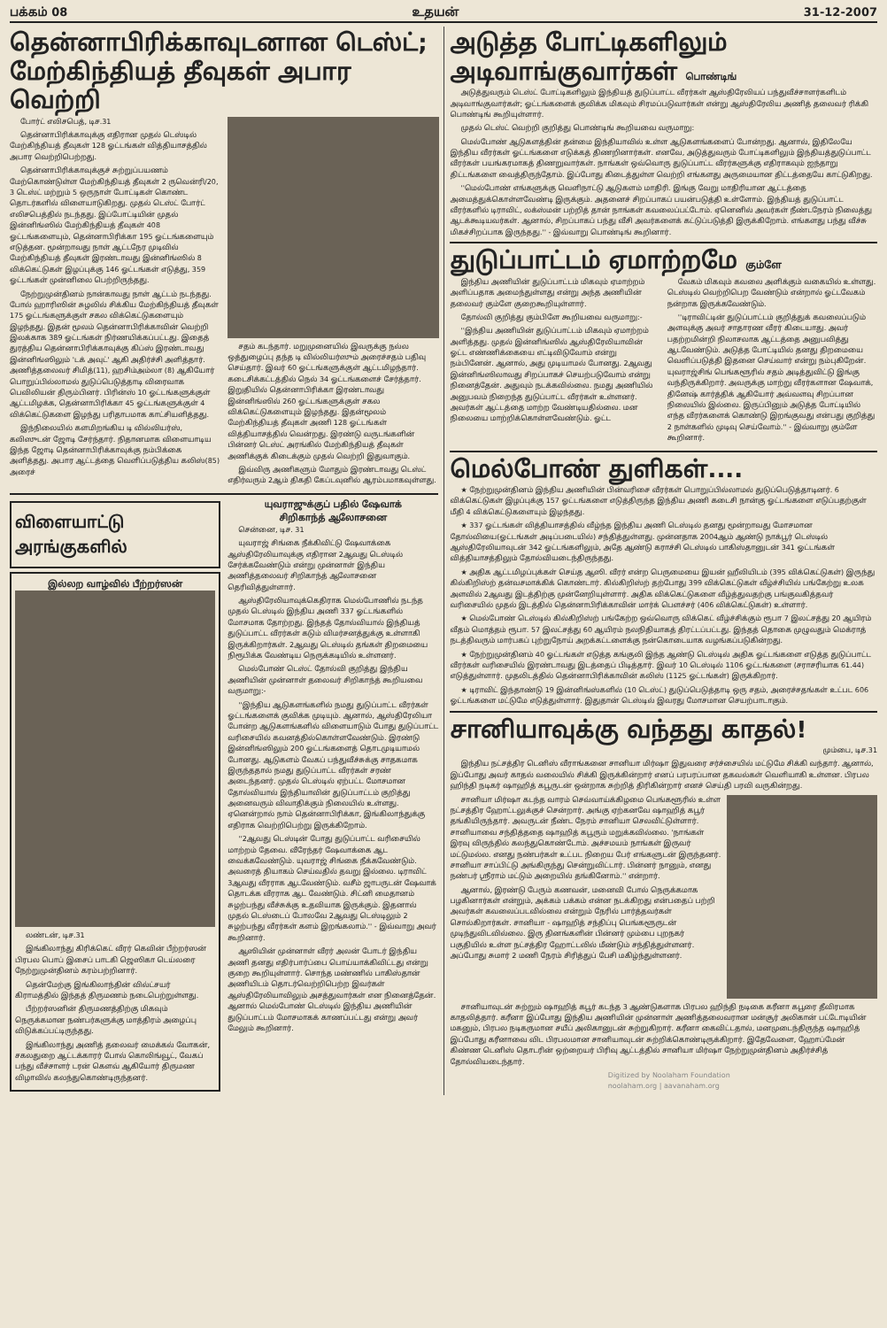பக்கம் 08 உதயன் 31-12-2007
தென்னாபிரிக்காவுடனான டெஸ்ட்; மேற்கிந்தியத் தீவுகள் அபார வெற்றி
போர்ட் எலிசபெத், டிச.31
தென்னாபிரிக்காவுக்கு எதிரான முதல் டெஸ்டில் மேற்கிந்தியத் தீவுகள் 128 ஓட்டங்கள் வித்தியாசத்தில் அபார வெற்றிபெற்றது.
தென்னாபிரிக்காவுக்குச் சுற்றுப்பயணம் மேற்கொண்டுள்ள மேற்கிந்தியத் தீவுகள் 2 ருவென்ரி/20, 3 டெஸ்ட் மற்றும் 5 ஒருநாள் போட்டிகள் கொண்ட தொடர்களில் விளையாடுகிறது. முதல் டெஸ்ட் போர்ட் எலிசபெத்தில் நடந்தது. இப்போட்டியின் முதல் இன்னிங்ஸில் மேற்கிந்தியத் தீவுகள் 408 ஓட்டங்களையும், தென்னாபிரிக்கா 195 ஓட்டங்களையும் எடுத்தன. மூன்றாவது நாள் ஆட்டநேர முடிவில் மேற்கிந்தியத் தீவுகள் இரண்டாவது இன்னிங்ஸில் 8 விக்கெட்டுகள் இழப்புக்கு 146 ஓட்டங்கள் எடுத்து, 359 ஓட்டங்கள் முன்னிலை பெற்றிருந்தது.
நேற்றுமுன்தினம் நான்காவது நாள் ஆட்டம் நடந்தது. போல் ஹாரிஸின் சுழலில் சிக்கிய மேற்கிந்தியத் தீவுகள் 175 ஓட்டங்களுக்குள் சகல விக்கெட்டுகளையும் இழந்தது. இதன் மூலம் தென்னாபிரிக்காவின் வெற்றி இலக்காக 389 ஓட்டங்கள் நிர்ணயிக்கப்பட்டது. இதைத் துரத்திய தென்னாபிரிக்காவுக்கு கிப்ஸ் இரண்டாவது இன்னிங்ஸிலும் 'டக் அவுட்' ஆகி அதிர்ச்சி அளித்தார். அணித்தலைவர் சிமித்(11), ஹசிம்அம்லா (8) ஆகியோர் பொறுப்பில்லாமல் துடுப்பெடுத்தாடி விரைவாக பெவிலியன் திரும்பினர். பிரின்ஸ் 10 ஓட்டங்களுக்குள் ஆட்டமிழக்க, தென்னாபிரிக்கா 45 ஓட்டங்களுக்குள் 4 விக்கெட்டுகளை இழந்து பரிதாபமாக காட்சியளித்தது.
இந்நிலையில் களமிறங்கிய டி வில்லியர்ஸ், கலிஸுடன் ஜோடி சேர்ந்தார். நிதானமாக விளையாடிய இந்த ஜோடி தென்னாபிரிக்காவுக்கு நம்பிக்கை அளித்தது. அபார ஆட்டத்தை வெளிப்படுத்திய கலிஸ்(85) அரைச்
சதம் கடந்தார். மறுமுனையில் இவருக்கு நல்ல ஒத்துழைப்பு தந்த டி வில்லியர்ஸும் அரைச்சதம் பதிவு செய்தார். இவர் 60 ஓட்டங்களுக்குள் ஆட்டமிழந்தார். கடைசிக்கட்டத்தில் நெல் 34 ஓட்டங்களைச் சேர்த்தார். இறுதியில் தென்னாபிரிக்கா இரண்டாவது இன்னிங்ஸில் 260 ஓட்டங்களுக்குள் சகல விக்கெட்டுகளையும் இழந்தது. இதன்மூலம் மேற்கிந்தியத் தீவுகள் அணி 128 ஓட்டங்கள் வித்தியாசத்தில் வென்றது. இரண்டு வருடங்களின் பின்னர் டெஸ்ட் அரங்கில் மேற்கிந்தியத் தீவுகள் அணிக்குக் கிடைக்கும் முதல் வெற்றி இதுவாகும்.
இவ்விரு அணிகளும் மோதும் இரண்டாவது டெஸ்ட் எதிர்வரும் 2ஆம் திகதி கேப்டவுனில் ஆரம்பமாகவுள்ளது.
விளையாட்டு அரங்குகளில்
இல்லற வாழ்வில் பீற்றர்ஸன்
லண்டன், டிச.31
இங்கிலாந்து கிரிக்கெட் வீரர் கெவின் பீற்றர்ஸன் பிரபல பொப் இசைப் பாடகி ஜெஸிகா டெய்லரை நேற்றுமுன்தினம் கரம்பற்றினார்.
தென்மேற்கு இங்கிலாந்தின் வில்ட்சயர் கிராமத்தில் இந்தத் திருமணம் நடைபெற்றுள்ளது.
பீற்றர்ஸனின் திருமணத்திற்கு மிகவும் நெருக்கமான நண்பர்களுக்கு மாத்திரம் அழைப்பு விடுக்கப்பட்டிருந்தது.
இங்கிலாந்து அணித் தலைவர் மைக்கல் வோகன், சகலதுறை ஆட்டக்காரர் போல் கொலிங்வூட், வேகப் பந்து வீச்சாளர் டரன் கௌவ் ஆகியோர் திருமண விழாவில் கலந்துகொண்டிருந்தனர்.
யுவராஜுக்குப் பதில் ஷேவாக்
சிறிகாந்த் ஆலோசனை
சென்னை, டிச. 31
யுவராஜ் சிங்கை நீக்கிவிட்டு ஷேவாக்கை ஆஸ்திரேலியாவுக்கு எதிரான 2ஆவது டெஸ்டில் சேர்க்கவேண்டும் என்று முன்னாள் இந்திய அணித்தலைவர் சிறிகாந்த் ஆலோசனை தெரிவித்துள்ளார்.
ஆஸ்திரேலியாவுக்கெதிராக மெல்போணில் நடந்த முதல் டெஸ்டில் இந்திய அணி 337 ஓட்டங்களில் மோசமாக தோற்றது. இந்தத் தோல்வியால் இந்தியத் துடுப்பாட்ட வீரர்கள் கடும் விமர்சனத்துக்கு உள்ளாகி இருக்கிறார்கள். 2ஆவது டெஸ்டில் தங்கள் திறமையை நிரூபிக்க வேண்டிய நெருக்கடியில் உள்ளனர்.
மெல்போண் டெஸ்ட் தோல்வி குறித்து இந்திய அணியின் முன்னாள் தலைவர் சிறிகாந்த் கூறியவை வருமாறு:-
''இந்திய ஆடுகளங்களில் நமது துடுப்பாட்ட வீரர்கள் ஓட்டங்களைக் குவிக்க முடியும். ஆனால், ஆஸ்திரேலியா போன்ற ஆடுகளங்களில் விளையாடும் போது துடுப்பாட்ட வரிசையில் கவனத்தில்கொள்ளவேண்டும். இரண்டு இன்னிங்ஸிலும் 200 ஓட்டங்களைத் தொடமுடியாமல் போனது. ஆடுகளம் வேகப் பந்துவீச்சுக்கு சாதகமாக இருந்ததால் நமது துடுப்பாட்ட வீரர்கள் சரண் அடைந்தனர். முதல் டெஸ்டில் ஏற்பட்ட மோசமான தோல்வியால் இந்தியாவின் துடுப்பாட்டம் குறித்து அனைவரும் விவாதிக்கும் நிலையில் உள்ளது. ஏனென்றால் நாம் தென்னாபிரிக்கா, இங்கிலாந்துக்கு எதிராக வெற்றிபெற்று இருக்கிறோம்.
''2ஆவது டெஸ்டின் போது துடுப்பாட்ட வரிசையில் மாற்றம் தேவை. வீரேந்தர் ஷேவாக்கை ஆட வைக்கவேண்டும். யுவராஜ் சிங்கை நீக்கவேண்டும். அவரைத் தியாகம் செய்வதில் தவறு இல்லை. டிராவிட் 3ஆவது வீரராக ஆடவேண்டும். வசீம் ஜாபருடன் ஷேவாக் தொடக்க வீரராக ஆட வேண்டும். சிட்னி மைதானம் சுழற்பந்து வீச்சுக்கு உதவியாக இருக்கும். இதனால் முதல் டெஸ்டைப் போலவே 2ஆவது டெஸ்டிலும் 2 சுழற்பந்து வீரர்கள் களம் இறங்கலாம்.'' - இவ்வாறு அவர் கூறினார்.
ஆஸியின் முன்னாள் வீரர் அலன் போடர் இந்திய அணி தனது எதிர்பார்ப்பை பொய்யாக்கிவிட்டது என்று குறை கூறியுள்ளார். சொந்த மண்ணில் பாகிஸ்தான் அணியிடம் தொடர்வெற்றிபெற்ற இவர்கள் ஆஸ்திரேலியாவிலும் அசத்துவார்கள் என நினைத்தேன். ஆனால் மெல்போண் டெஸ்டில் இந்திய அணியின் துடுப்பாட்டம் மோசமாகக் காணப்பட்டது என்று அவர் மேலும் கூறினார்.
அடுத்த போட்டிகளிலும் அடிவாங்குவார்கள் பொண்டிங்
அடுத்துவரும் டெஸ்ட் போட்டிகளிலும் இந்தியத் துடுப்பாட்ட வீரர்கள் ஆஸ்திரேலியப் பந்துவீச்சாளர்களிடம் அடிவாங்குவார்கள்; ஓட்டங்களைக் குவிக்க மிகவும் சிரமப்படுவார்கள் என்று ஆஸ்திரேலிய அணித் தலைவர் ரிக்கி பொண்டிங் கூறியுள்ளார்.
முதல் டெஸ்ட் வெற்றி குறித்து பொண்டிங் கூறியவை வருமாறு:
மெல்போண் ஆடுகளத்தின் தன்மை இந்தியாவில் உள்ள ஆடுகளங்களைப் போன்றது. ஆனால், இதிலேயே இந்திய வீரர்கள் ஓட்டங்களை எடுக்கத் திணறினார்கள். எனவே, அடுத்துவரும் போட்டிகளிலும் இந்தியத்துடுப்பாட்ட வீரர்கள் பயங்கரமாகத் திணறுவார்கள். நாங்கள் ஒவ்வொரு துடுப்பாட்ட வீரர்களுக்கு எதிராகவும் ஐந்தாறு திட்டங்களை வைத்திருந்தோம். இப்போது கிடைத்துள்ள வெற்றி எங்களது அருமையான திட்டத்தையே காட்டுகிறது.
''மெல்போண் எங்களுக்கு வெளிநாட்டு ஆடுகளம் மாதிரி. இங்கு வேறு மாதிரியான ஆட்டத்தை அமைத்துக்கொள்ளவேண்டி இருக்கும். அதனைச் சிறப்பாகப் பயன்படுத்தி உள்ளோம். இந்தியத் துடுப்பாட்ட வீரர்களில் டிராவிட், லக்ஸ்மன் பற்றித் தான் நாங்கள் கவலைப்பட்டோம். ஏனெனில் அவர்கள் நீண்டநேரம் நிலைத்து ஆடக்கூடியவர்கள். ஆனால், சிறப்பாகப் பந்து வீசி அவர்களைக் கட்டுப்படுத்தி இருக்கிறோம். எங்களது பந்து வீச்சு மிகச்சிறப்பாக இருந்தது.'' - இவ்வாறு பொண்டிங் கூறினார்.
துடுப்பாட்டம் ஏமாற்றமே கும்ளே
இந்திய அணியின் துடுப்பாட்டம் மிகவும் ஏமாற்றம் அளிப்பதாக அமைந்துள்ளது என்று அந்த அணியின் தலைவர் கும்ளே குறைகூறியுள்ளார்.
தோல்வி குறித்து கும்பிளே கூறியவை வருமாறு:-
''இந்திய அணியின் துடுப்பாட்டம் மிகவும் ஏமாற்றம் அளித்தது. முதல் இன்னிங்ஸில் ஆஸ்திரேலியாவின் ஓட்ட எண்ணிக்கையை எட்டிவிடுவோம் என்று நம்பினேன். ஆனால், அது முடியாமல் போனது. 2ஆவது இன்னிங்ஸிலாவது சிறப்பாகச் செயற்படுவோம் என்று நினைத்தேன். அதுவும் நடக்கவில்லை. நமது அணியில் அனுபவம் நிறைந்த துடுப்பாட்ட வீரர்கள் உள்ளனர். அவர்கள் ஆட்டத்தை மாற்ற வேண்டியதில்லை. மன நிலையை மாற்றிக்கொள்ளவேண்டும். ஓட்ட
வேகம் மிகவும் கவலை அளிக்கும் வகையில் உள்ளது. டெஸ்டில் வெற்றிபெற வேண்டும் என்றால் ஓட்டவேகம் நன்றாக இருக்கவேண்டும்.
''டிராவிட்டின் துடுப்பாட்டம் குறித்துக் கவலைப்படும் அளவுக்கு அவர் சாதாரண வீரர் கிடையாது. அவர் பதற்றமின்றி நிலாசலாக ஆட்டத்தை அனுபவித்து ஆடவேண்டும். அடுத்த போட்டியில் தனது திறமையை வெளிப்படுத்தி இதனை செய்வார் என்று நம்புகிறேன். யுவராஜ்சிங் பெங்களூரில் சதம் அடித்துவிட்டு இங்கு வந்திருக்கிறார். அவருக்கு மாற்று வீரர்களான ஷேவாக், தினேஷ் கார்த்திக் ஆகியோர் அவ்வளவு சிறப்பான நிலையில் இல்லை. இருப்பினும் அடுத்த போட்டியில் எந்த வீரர்களைக் கொண்டு இறங்குவது என்பது குறித்து 2 நாள்களில் முடிவு செய்வோம்.'' - இவ்வாறு கும்ளே கூறினார்.
மெல்போண் துளிகள்....
★ நேற்றுமுன்தினம் இந்திய அணியின் பின்வரிசை வீரர்கள் பொறுப்பில்லாமல் துடுப்பெடுத்தாடினர். 6 விக்கெட்டுகள் இழப்புக்கு 157 ஓட்டங்களை எடுத்திருந்த இந்திய அணி கடைசி நான்கு ஓட்டங்களை எடுப்பதற்குள் மீதி 4 விக்கெட்டுகளையும் இழந்தது.
★ 337 ஓட்டங்கள் வித்தியாசத்தில் வீழ்ந்த இந்திய அணி டெஸ்டில் தனது மூன்றாவது மோசமான தோல்வியை(ஓட்டங்கள் அடிப்படையில்) சந்தித்துள்ளது. முன்னதாக 2004ஆம் ஆண்டு நாக்பூர் டெஸ்டில் ஆஸ்திரேலியாவுடன் 342 ஓட்டங்களிலும், அதே ஆண்டு கராச்சி டெஸ்டில் பாகிஸ்தானுடன் 341 ஓட்டங்கள் வித்தியாசத்திலும் தோல்வியடைந்திருந்தது.
★ அதிக ஆட்டமிழப்புக்கள் செய்த ஆஸி. வீரர் என்ற பெருமையை இயன் ஹீலியிடம் (395 விக்கெட்டுகள்) இருந்து கில்கிறிஸ்ற் தன்வசமாக்கிக் கொண்டார். கில்கிறிஸ்ற் தற்போது 399 விக்கெட்டுகள் வீழ்ச்சியில் பங்கேற்று உலக அளவில் 2ஆவது இடத்திற்கு முன்னேறியுள்ளார். அதிக விக்கெட்டுகளை வீழ்த்துவதற்கு பங்குவகித்தவர் வரிசையில் முதல் இடத்தில் தென்னாபிரிக்காவின் மார்க் பௌச்சர் (406 விக்கெட்டுகள்) உள்ளார்.
★ மெல்போண் டெஸ்டில் கில்கிறிஸ்ற் பங்கேற்ற ஒவ்வொரு விக்கெட் வீழ்ச்சிக்கும் ரூபா 7 இலட்சத்து 20 ஆயிரம் வீதம் மொத்தம் ரூபா. 57 இலட்சத்து 60 ஆயிரம் நலநிதியாகத் திரட்டப்பட்டது. இந்தத் தொகை முழுவதும் மெக்ராத் நடத்திவரும் மார்பகப் புற்றுநோய் அறக்கட்டளைக்கு நன்கொடையாக வழங்கப்படுகின்றது.
★ நேற்றுமுன்தினம் 40 ஓட்டங்கள் எடுத்த கங்குலி இந்த ஆண்டு டெஸ்டில் அதிக ஓட்டங்களை எடுத்த துடுப்பாட்ட வீரர்கள் வரிசையில் இரண்டாவது இடத்தைப் பிடித்தார். இவர் 10 டெஸ்டில் 1106 ஓட்டங்களை (சராசரியாக 61.44) எடுத்துள்ளார். முதலிடத்தில் தென்னாபிரிக்காவின் கலிஸ் (1125 ஓட்டங்கள்) இருக்கிறார்.
★ டிராவிட் இந்தாண்டு 19 இன்னிங்ஸ்களில் (10 டெஸ்ட்) துடுப்பெடுத்தாடி ஒரு சதம், அரைச்சதங்கள் உட்பட 606 ஓட்டங்களை மட்டுமே எடுத்துள்ளார். இதுதான் டெஸ்டில் இவரது மோசமான செயற்பாடாகும்.
சானியாவுக்கு வந்தது காதல்!
மும்பை, டிச.31
இந்திய நட்சத்திர டெனிஸ் வீராங்கனை சானியா மிர்ஷா இதுவரை சர்ச்சையில் மட்டுமே சிக்கி வந்தார். ஆனால், இப்போது அவர் காதல் வலையில் சிக்கி இருக்கின்றார் எனப் பரபரப்பான தகவல்கள் வெளியாகி உள்ளன. பிரபல ஹிந்தி நடிகர் ஷாஹித் கபூருடன் ஒன்றாக சுற்றித் திரிகின்றார் எனச் செய்தி பரவி வருகின்றது.
சானியா மிர்ஷா கடந்த வாரம் செவ்வாய்க்கிழமை பெங்களூரில் உள்ள நட்சத்திர ஹோட்டலுக்குச் சென்றார். அங்கு ஏற்கனவே ஷாஹித் கபூர் தங்கியிருந்தார். அவருடன் நீண்ட நேரம் சானியா செலவிட்டுள்ளார். சானியாவை சந்தித்ததை ஷாஹித் கபூரும் மறுக்கவில்லை. 'நாங்கள் இரவு விருந்தில் கலந்துகொண்டோம். அச்சமயம் நாங்கள் இருவர் மட்டுமல்ல. எனது நண்பர்கள் உட்பட நிறைய பேர் எங்களுடன் இருந்தனர். சானியா சாப்பிட்டு அங்கிருந்து சென்றுவிட்டார். பின்னர் நானும், எனது நண்பர் ஸ்ரீராம் மட்டும் அறையில் தங்கினோம்.'' என்றார்.
ஆனால், இரண்டு பேரும் கணவன், மனைவி போல் நெருக்கமாக பழகினார்கள் என்றும், அக்கம் பக்கம் என்ன நடக்கிறது என்பதைப் பற்றி அவர்கள் கவலைப்படவில்லை என்றும் நேரில் பார்த்தவர்கள் சொல்கிறார்கள். சானியா - ஷாஹித் சந்திப்பு பெங்களூருடன் முடிந்துவிடவில்லை. இரு தினங்களின் பின்னர் மும்பை புறநகர் பகுதியில் உள்ள நட்சத்திர ஹோட்டலில் மீண்டும் சந்தித்துள்ளனர். அப்போது சுமார் 2 மணி நேரம் சிரித்துப் பேசி மகிழ்ந்துள்ளனர்.
சானியாவுடன் சுற்றும் ஷாஹித் கபூர் கடந்த 3 ஆண்டுகளாக பிரபல ஹிந்தி நடிகை கரீனா கபூரை தீவிரமாக காதலித்தார். கரீனா இப்போது இந்திய அணியின் முன்னாள் அணித்தலைவரான மன்சூர் அலிகான் பட்டோடியின் மகனும், பிரபல நடிகருமான சயீப் அலிகானுடன் சுற்றுகிறார். கரீனா கைவிட்டதால், மனமுடைந்திருந்த ஷாஹித் இப்போது கரீனாவை விட பிரபலமான சானியாவுடன் சுற்றிக்கொண்டிருக்கிறார். இதேவேளை, ஹோப்மேன் கிண்ண டெனிஸ் தொடரின் ஒற்றையர் பிரிவு ஆட்டத்தில் சானியா மிர்ஷா நேற்றுமுன்தினம் அதிர்ச்சித் தோல்வியடைந்தார்.
Digitized by Noolaham Foundation
noolaham.org | aavanaham.org